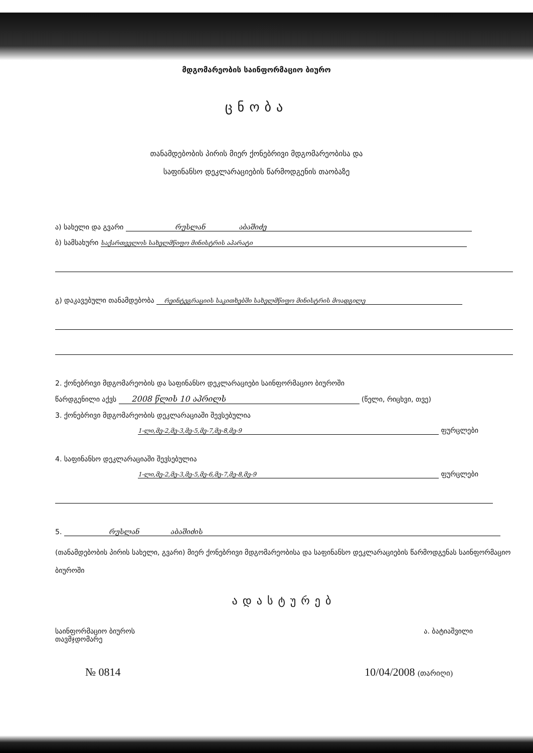მდგომარეობის საინფორმაციო ბიურო
ცნობა
თანამდებობის პირის მიერ ქონებრივი მდგომარეობისა და
საფინანსო დეკლარაციების წარმოდგენის თაობაზე
ა) სახელი და გვარი რუსლან აბაშიძე
ბ) სამსახური საქართველოს სახელმწიფო მინისტრის აპარატი
გ) დაკავებული თანამდებობა რეინტეგრაციის საკითხებში სახელმწიფო მინისტრის მოადგილე
2. ქონებრივი მდგომარეობის და საფინანსო დეკლარაციები საინფორმაციო ბიუროში
წარდგენილი აქვს 2008 წლის 10 აპრილს (წელი, რიცხვი, თვე)
3. ქონებრივი მდგომარეობის დეკლარაციაში შევსებულია
1-ლი,მე-2,მე-3,მე-5,მე-7,მე-8,მე-9 ფურცლები
4. საფინანსო დეკლარაციაში შევსებულია
1-ლი,მე-2,მე-3,მე-5,მე-6,მე-7,მე-8,მე-9 ფურცლები
5. რუსლან აბაშიძის
(თანამდებობის პირის სახელი, გვარი) მიერ ქონებრივი მდგომარეობისა და საფინანსო დეკლარაციების წარმოდგენას საინფორმაციო ბიუროში
ადასტურებ
საინფორმაციო ბიუროს
თავმჯდომარე
ა. ბატიაშვილი
№ 0814 10/04/2008 (თარიღი)